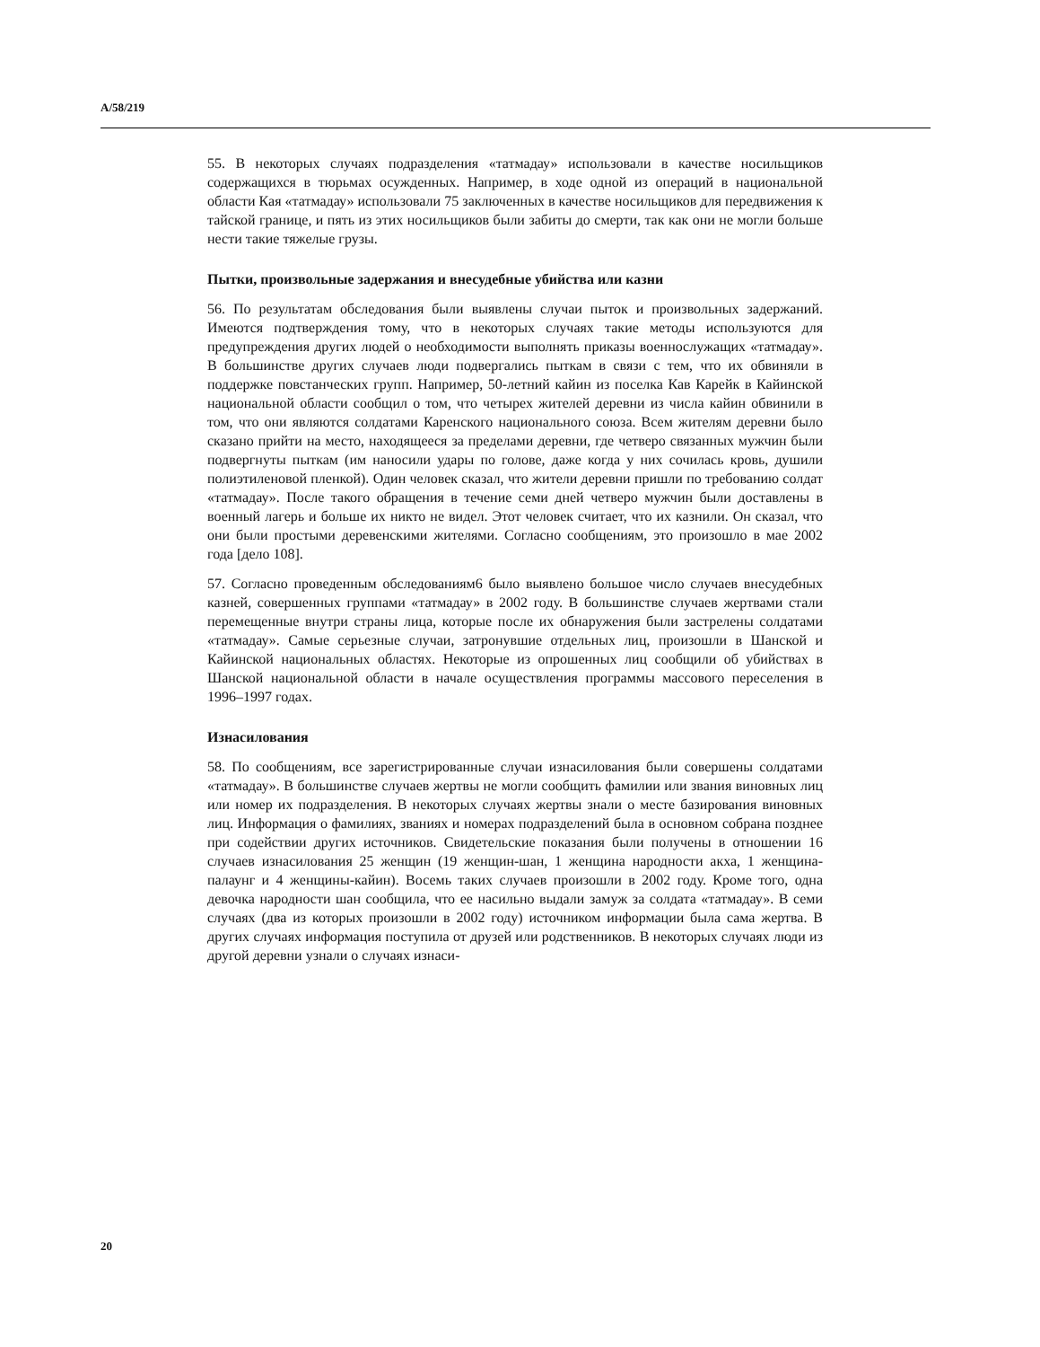A/58/219
55. В некоторых случаях подразделения «татмадау» использовали в качестве носильщиков содержащихся в тюрьмах осужденных. Например, в ходе одной из операций в национальной области Кая «татмадау» использовали 75 заключенных в качестве носильщиков для передвижения к тайской границе, и пять из этих носильщиков были забиты до смерти, так как они не могли больше нести такие тяжелые грузы.
Пытки, произвольные задержания и внесудебные убийства или казни
56. По результатам обследования были выявлены случаи пыток и произвольных задержаний. Имеются подтверждения тому, что в некоторых случаях такие методы используются для предупреждения других людей о необходимости выполнять приказы военнослужащих «татмадау». В большинстве других случаев люди подвергались пыткам в связи с тем, что их обвиняли в поддержке повстанческих групп. Например, 50-летний кайин из поселка Кав Карейк в Кайинской национальной области сообщил о том, что четырех жителей деревни из числа кайин обвинили в том, что они являются солдатами Каренского национального союза. Всем жителям деревни было сказано прийти на место, находящееся за пределами деревни, где четверо связанных мужчин были подвергнуты пыткам (им наносили удары по голове, даже когда у них сочилась кровь, душили полиэтиленовой пленкой). Один человек сказал, что жители деревни пришли по требованию солдат «татмадау». После такого обращения в течение семи дней четверо мужчин были доставлены в военный лагерь и больше их никто не видел. Этот человек считает, что их казнили. Он сказал, что они были простыми деревенскими жителями. Согласно сообщениям, это произошло в мае 2002 года [дело 108].
57. Согласно проведенным обследованиям6 было выявлено большое число случаев внесудебных казней, совершенных группами «татмадау» в 2002 году. В большинстве случаев жертвами стали перемещенные внутри страны лица, которые после их обнаружения были застрелены солдатами «татмадау». Самые серьезные случаи, затронувшие отдельных лиц, произошли в Шанской и Кайинской национальных областях. Некоторые из опрошенных лиц сообщили об убийствах в Шанской национальной области в начале осуществления программы массового переселения в 1996–1997 годах.
Изнасилования
58. По сообщениям, все зарегистрированные случаи изнасилования были совершены солдатами «татмадау». В большинстве случаев жертвы не могли сообщить фамилии или звания виновных лиц или номер их подразделения. В некоторых случаях жертвы знали о месте базирования виновных лиц. Информация о фамилиях, званиях и номерах подразделений была в основном собрана позднее при содействии других источников. Свидетельские показания были получены в отношении 16 случаев изнасилования 25 женщин (19 женщин-шан, 1 женщина народности акха, 1 женщина-палаунг и 4 женщины-кайин). Восемь таких случаев произошли в 2002 году. Кроме того, одна девочка народности шан сообщила, что ее насильно выдали замуж за солдата «татмадау». В семи случаях (два из которых произошли в 2002 году) источником информации была сама жертва. В других случаях информация поступила от друзей или родственников. В некоторых случаях люди из другой деревни узнали о случаях изнаси-
20